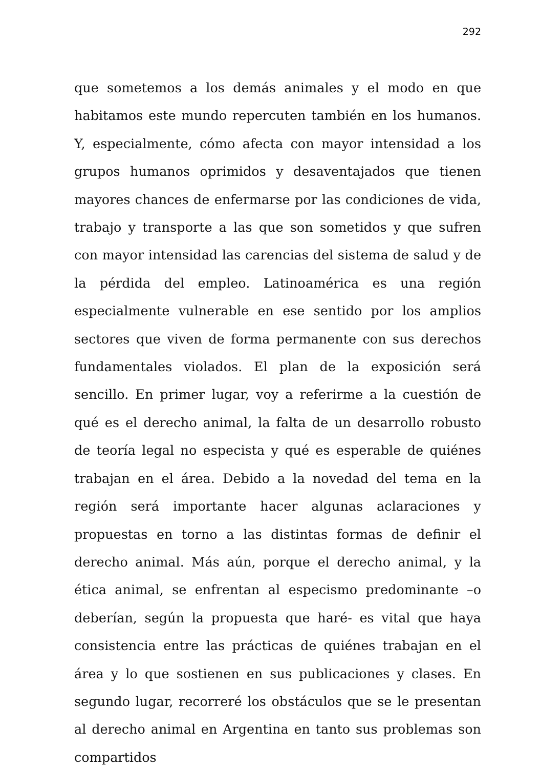292
que sometemos a los demás animales y el modo en que habitamos este mundo repercuten también en los humanos. Y, especialmente, cómo afecta con mayor intensidad a los grupos humanos oprimidos y desaventajados que tienen mayores chances de enfermarse por las condiciones de vida, trabajo y transporte a las que son sometidos y que sufren con mayor intensidad las carencias del sistema de salud y de la pérdida del empleo. Latinoamérica es una región especialmente vulnerable en ese sentido por los amplios sectores que viven de forma permanente con sus derechos fundamentales violados. El plan de la exposición será sencillo. En primer lugar, voy a referirme a la cuestión de qué es el derecho animal, la falta de un desarrollo robusto de teoría legal no especista y qué es esperable de quiénes trabajan en el área. Debido a la novedad del tema en la región será importante hacer algunas aclaraciones y propuestas en torno a las distintas formas de definir el derecho animal. Más aún, porque el derecho animal, y la ética animal, se enfrentan al especismo predominante –o deberían, según la propuesta que haré- es vital que haya consistencia entre las prácticas de quiénes trabajan en el área y lo que sostienen en sus publicaciones y clases. En segundo lugar, recorreré los obstáculos que se le presentan al derecho animal en Argentina en tanto sus problemas son compartidos